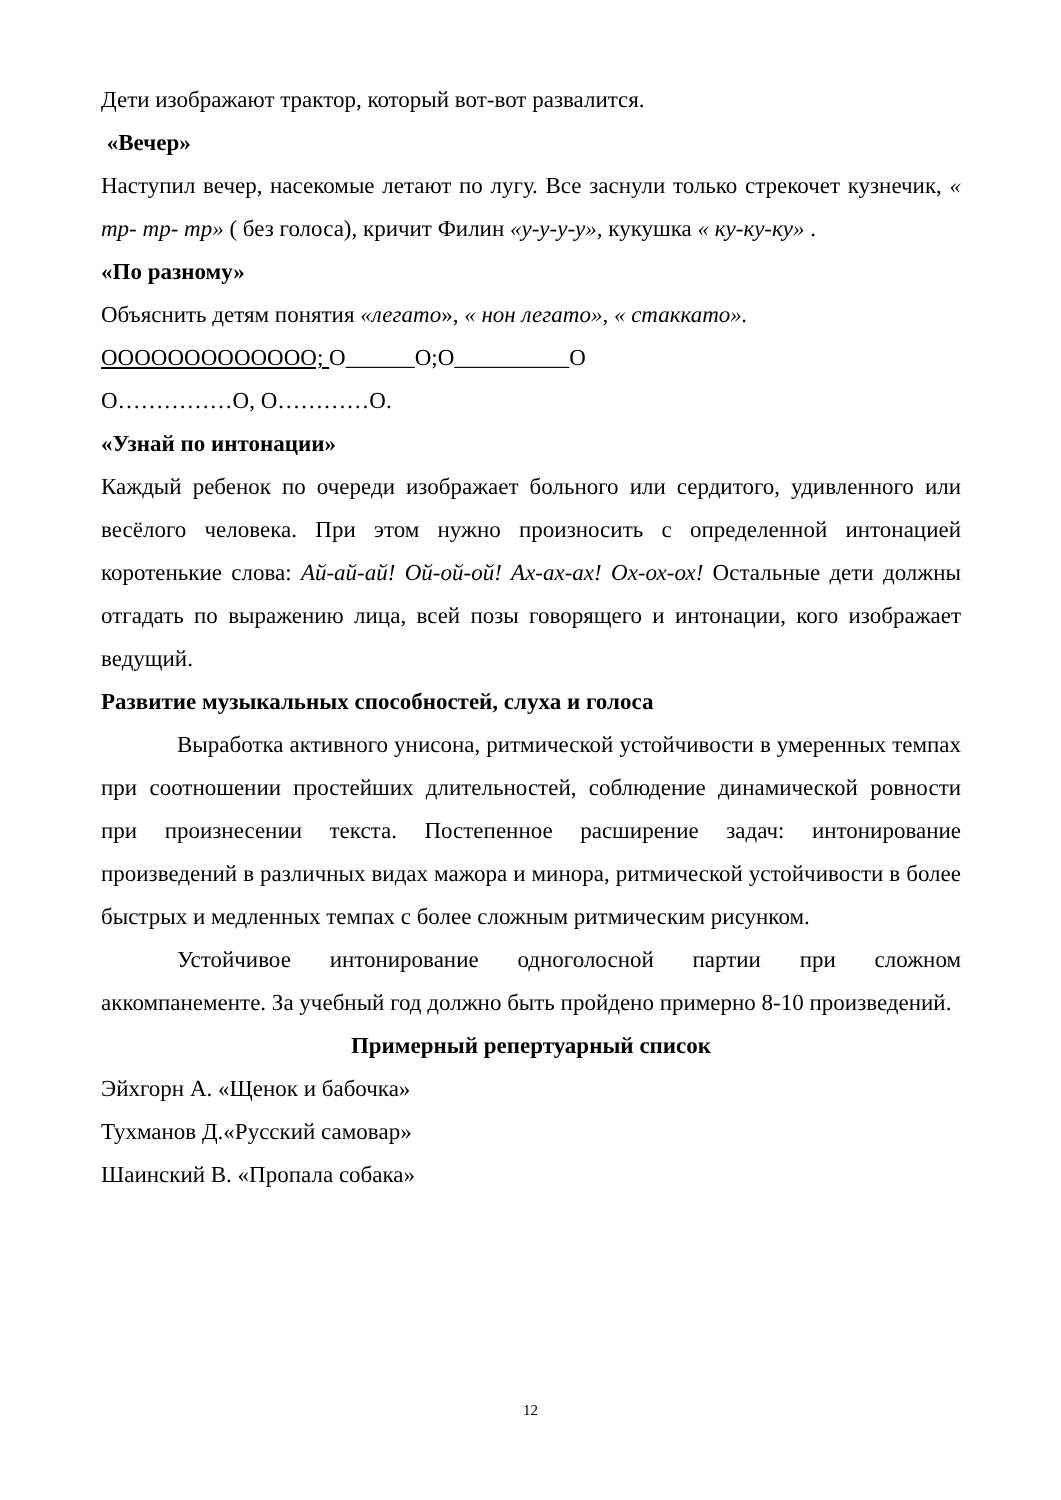Дети изображают трактор, который вот-вот развалится.
«Вечер»
Наступил вечер, насекомые летают по лугу. Все заснули только стрекочет кузнечик, « тр- тр- тр» ( без голоса), кричит Филин «у-у-у-у», кукушка « ку-ку-ку» .
«По разному»
Объяснить детям понятия «легато», « нон легато», « стаккато».
ООООООООООООО; О______О;О__________О
О……………О, О…………О.
«Узнай по интонации»
Каждый ребенок по очереди изображает больного или сердитого, удивленного или весёлого человека. При этом нужно произносить с определенной интонацией коротенькие слова: Ай-ай-ай! Ой-ой-ой! Ах-ах-ах! Ох-ох-ох! Остальные дети должны отгадать по выражению лица, всей позы говорящего и интонации, кого изображает ведущий.
Развитие музыкальных способностей, слуха и голоса
Выработка активного унисона, ритмической устойчивости в умеренных темпах при соотношении простейших длительностей, соблюдение динамической ровности при произнесении текста. Постепенное расширение задач: интонирование произведений в различных видах мажора и минора, ритмической устойчивости в более быстрых и медленных темпах с более сложным ритмическим рисунком.
Устойчивое интонирование одноголосной партии при сложном аккомпанементе. За учебный год должно быть пройдено примерно 8-10 произведений.
Примерный репертуарный список
Эйхгорн А. «Щенок и бабочка»
Тухманов Д.«Русский самовар»
Шаинский В. «Пропала собака»
12